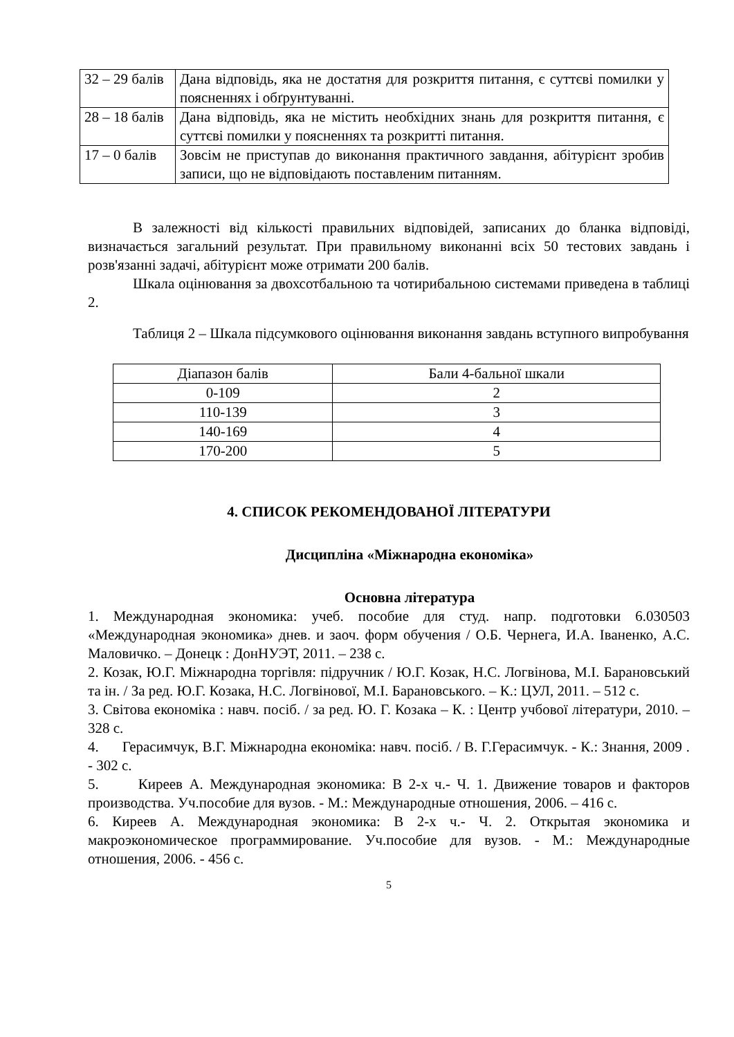| 32 – 29 балів | Дана відповідь, яка не достатня для розкриття питання, є суттєві помилки у поясненнях і обґрунтуванні. |
| 28 – 18 балів | Дана відповідь, яка не містить необхідних знань для розкриття питання, є суттєві помилки у поясненнях та розкритті питання. |
| 17 – 0 балів | Зовсім не приступав до виконання практичного завдання, абітурієнт зробив записи, що не відповідають поставленим питанням. |
В залежності від кількості правильних відповідей, записаних до бланка відповіді, визначається загальний результат. При правильному виконанні всіх 50 тестових завдань і розв'язанні задачі, абітурієнт може отримати 200 балів.
Шкала оцінювання за двохсотбальною та чотирибальною системами приведена в таблиці 2.
Таблиця 2 – Шкала підсумкового оцінювання виконання завдань вступного випробування
| Діапазон балів | Бали 4-бальної шкали |
| --- | --- |
| 0-109 | 2 |
| 110-139 | 3 |
| 140-169 | 4 |
| 170-200 | 5 |
4. СПИСОК РЕКОМЕНДОВАНОЇ ЛІТЕРАТУРИ
Дисципліна «Міжнародна економіка»
Основна література
1. Международная экономика: учеб. пособие для студ. напр. подготовки 6.030503 «Международная экономика» днев. и заоч. форм обучения / О.Б. Чернега, И.А. Іваненко, А.С. Маловичко. – Донецк : ДонНУЭТ, 2011. – 238 с.
2. Козак, Ю.Г. Міжнародна торгівля: підручник / Ю.Г. Козак, Н.С. Логвінова, М.І. Барановський та ін. / За ред. Ю.Г. Козака, Н.С. Логвінової, М.І. Барановського. – К.: ЦУЛ, 2011. – 512 с.
3. Світова економіка : навч. посіб. / за ред. Ю. Г. Козака – К. : Центр учбової літератури, 2010. – 328 с.
4. Герасимчук, В.Г. Міжнародна економіка: навч. посіб. / В. Г.Герасимчук. - К.: Знання, 2009 . - 302 с.
5. Киреев А. Международная экономика: В 2-х ч.- Ч. 1. Движение товаров и факторов производства. Уч.пособие для вузов. - М.: Международные отношения, 2006. – 416 с.
6. Киреев А. Международная экономика: В 2-х ч.- Ч. 2. Открытая экономика и макроэкономическое программирование. Уч.пособие для вузов. - М.: Международные отношения, 2006. - 456 с.
5